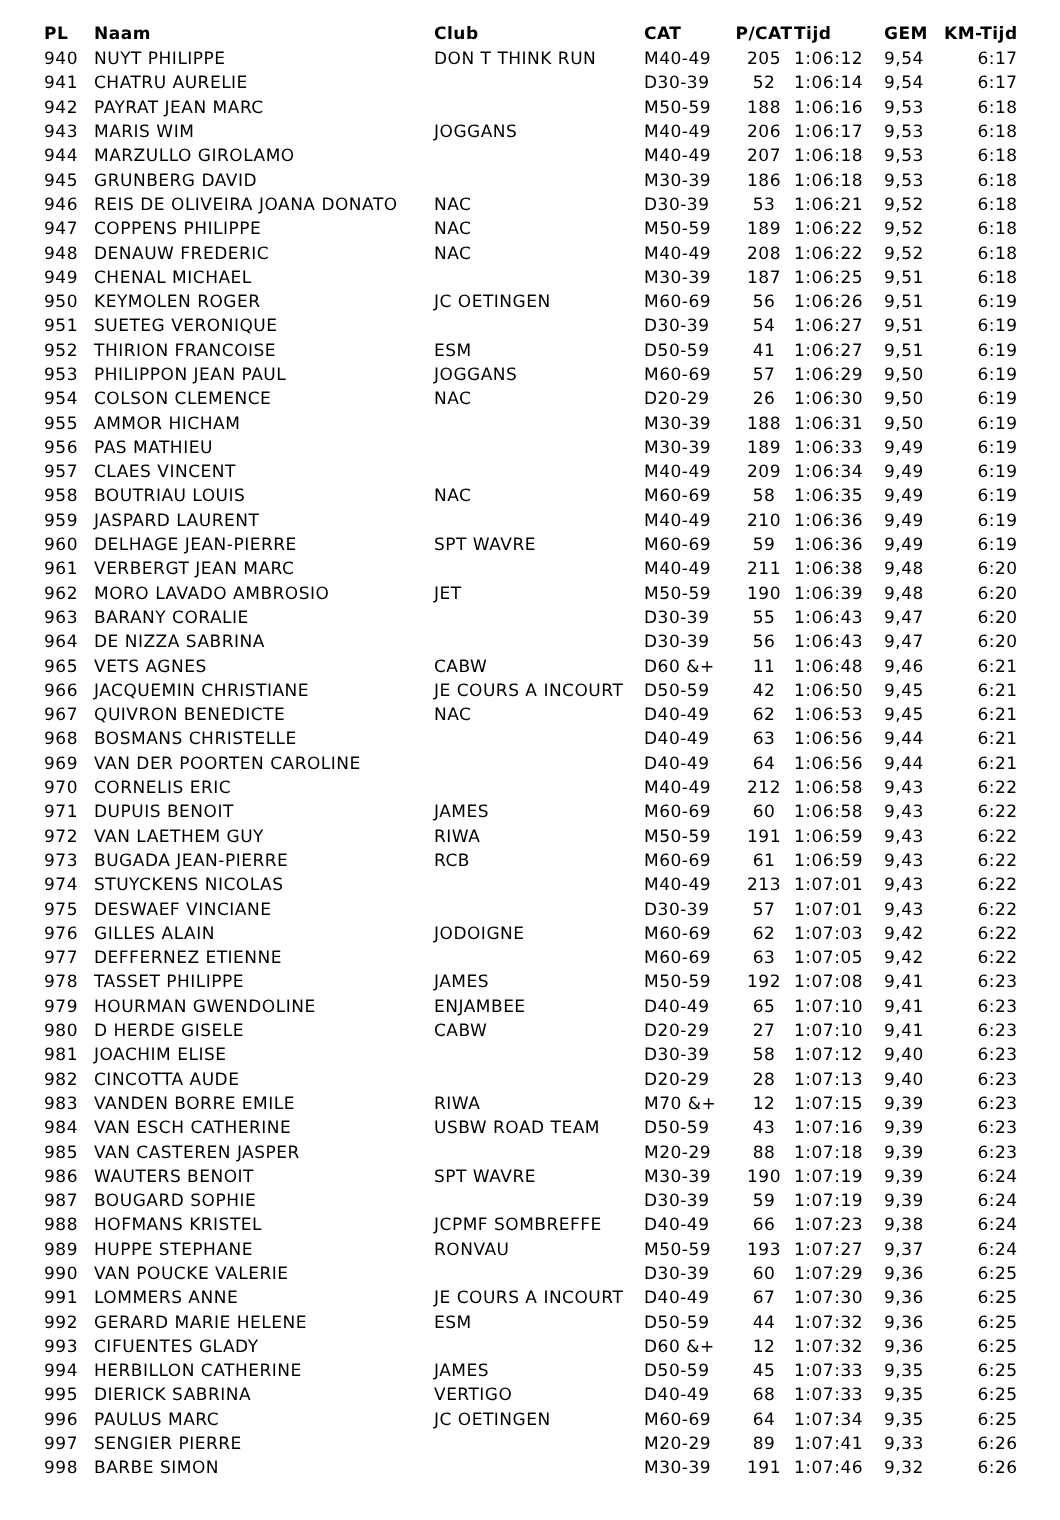| PL | Naam | Club | CAT | P/CAT | Tijd | GEM | KM-Tijd |
| --- | --- | --- | --- | --- | --- | --- | --- |
| 940 | NUYT PHILIPPE | DON T THINK RUN | M40-49 | 205 | 1:06:12 | 9,54 | 6:17 |
| 941 | CHATRU AURELIE | | D30-39 | 52 | 1:06:14 | 9,54 | 6:17 |
| 942 | PAYRAT JEAN MARC | | M50-59 | 188 | 1:06:16 | 9,53 | 6:18 |
| 943 | MARIS WIM | JOGGANS | M40-49 | 206 | 1:06:17 | 9,53 | 6:18 |
| 944 | MARZULLO GIROLAMO | | M40-49 | 207 | 1:06:18 | 9,53 | 6:18 |
| 945 | GRUNBERG DAVID | | M30-39 | 186 | 1:06:18 | 9,53 | 6:18 |
| 946 | REIS DE OLIVEIRA JOANA DONATO | NAC | D30-39 | 53 | 1:06:21 | 9,52 | 6:18 |
| 947 | COPPENS PHILIPPE | NAC | M50-59 | 189 | 1:06:22 | 9,52 | 6:18 |
| 948 | DENAUW FREDERIC | NAC | M40-49 | 208 | 1:06:22 | 9,52 | 6:18 |
| 949 | CHENAL MICHAEL | | M30-39 | 187 | 1:06:25 | 9,51 | 6:18 |
| 950 | KEYMOLEN ROGER | JC OETINGEN | M60-69 | 56 | 1:06:26 | 9,51 | 6:19 |
| 951 | SUETEG VERONIQUE | | D30-39 | 54 | 1:06:27 | 9,51 | 6:19 |
| 952 | THIRION FRANCOISE | ESM | D50-59 | 41 | 1:06:27 | 9,51 | 6:19 |
| 953 | PHILIPPON JEAN PAUL | JOGGANS | M60-69 | 57 | 1:06:29 | 9,50 | 6:19 |
| 954 | COLSON CLEMENCE | NAC | D20-29 | 26 | 1:06:30 | 9,50 | 6:19 |
| 955 | AMMOR HICHAM | | M30-39 | 188 | 1:06:31 | 9,50 | 6:19 |
| 956 | PAS MATHIEU | | M30-39 | 189 | 1:06:33 | 9,49 | 6:19 |
| 957 | CLAES VINCENT | | M40-49 | 209 | 1:06:34 | 9,49 | 6:19 |
| 958 | BOUTRIAU LOUIS | NAC | M60-69 | 58 | 1:06:35 | 9,49 | 6:19 |
| 959 | JASPARD LAURENT | | M40-49 | 210 | 1:06:36 | 9,49 | 6:19 |
| 960 | DELHAGE JEAN-PIERRE | SPT WAVRE | M60-69 | 59 | 1:06:36 | 9,49 | 6:19 |
| 961 | VERBERGT JEAN MARC | | M40-49 | 211 | 1:06:38 | 9,48 | 6:20 |
| 962 | MORO LAVADO AMBROSIO | JET | M50-59 | 190 | 1:06:39 | 9,48 | 6:20 |
| 963 | BARANY CORALIE | | D30-39 | 55 | 1:06:43 | 9,47 | 6:20 |
| 964 | DE NIZZA SABRINA | | D30-39 | 56 | 1:06:43 | 9,47 | 6:20 |
| 965 | VETS AGNES | CABW | D60 &+ | 11 | 1:06:48 | 9,46 | 6:21 |
| 966 | JACQUEMIN CHRISTIANE | JE COURS A INCOURT | D50-59 | 42 | 1:06:50 | 9,45 | 6:21 |
| 967 | QUIVRON BENEDICTE | NAC | D40-49 | 62 | 1:06:53 | 9,45 | 6:21 |
| 968 | BOSMANS CHRISTELLE | | D40-49 | 63 | 1:06:56 | 9,44 | 6:21 |
| 969 | VAN DER POORTEN CAROLINE | | D40-49 | 64 | 1:06:56 | 9,44 | 6:21 |
| 970 | CORNELIS ERIC | | M40-49 | 212 | 1:06:58 | 9,43 | 6:22 |
| 971 | DUPUIS BENOIT | JAMES | M60-69 | 60 | 1:06:58 | 9,43 | 6:22 |
| 972 | VAN LAETHEM GUY | RIWA | M50-59 | 191 | 1:06:59 | 9,43 | 6:22 |
| 973 | BUGADA JEAN-PIERRE | RCB | M60-69 | 61 | 1:06:59 | 9,43 | 6:22 |
| 974 | STUYCKENS NICOLAS | | M40-49 | 213 | 1:07:01 | 9,43 | 6:22 |
| 975 | DESWAEF VINCIANE | | D30-39 | 57 | 1:07:01 | 9,43 | 6:22 |
| 976 | GILLES ALAIN | JODOIGNE | M60-69 | 62 | 1:07:03 | 9,42 | 6:22 |
| 977 | DEFFERNEZ ETIENNE | | M60-69 | 63 | 1:07:05 | 9,42 | 6:22 |
| 978 | TASSET PHILIPPE | JAMES | M50-59 | 192 | 1:07:08 | 9,41 | 6:23 |
| 979 | HOURMAN GWENDOLINE | ENJAMBEE | D40-49 | 65 | 1:07:10 | 9,41 | 6:23 |
| 980 | D HERDE GISELE | CABW | D20-29 | 27 | 1:07:10 | 9,41 | 6:23 |
| 981 | JOACHIM ELISE | | D30-39 | 58 | 1:07:12 | 9,40 | 6:23 |
| 982 | CINCOTTA AUDE | | D20-29 | 28 | 1:07:13 | 9,40 | 6:23 |
| 983 | VANDEN BORRE EMILE | RIWA | M70 &+ | 12 | 1:07:15 | 9,39 | 6:23 |
| 984 | VAN ESCH CATHERINE | USBW ROAD TEAM | D50-59 | 43 | 1:07:16 | 9,39 | 6:23 |
| 985 | VAN CASTEREN JASPER | | M20-29 | 88 | 1:07:18 | 9,39 | 6:23 |
| 986 | WAUTERS BENOIT | SPT WAVRE | M30-39 | 190 | 1:07:19 | 9,39 | 6:24 |
| 987 | BOUGARD SOPHIE | | D30-39 | 59 | 1:07:19 | 9,39 | 6:24 |
| 988 | HOFMANS KRISTEL | JCPMF SOMBREFFE | D40-49 | 66 | 1:07:23 | 9,38 | 6:24 |
| 989 | HUPPE STEPHANE | RONVAU | M50-59 | 193 | 1:07:27 | 9,37 | 6:24 |
| 990 | VAN POUCKE VALERIE | | D30-39 | 60 | 1:07:29 | 9,36 | 6:25 |
| 991 | LOMMERS ANNE | JE COURS A INCOURT | D40-49 | 67 | 1:07:30 | 9,36 | 6:25 |
| 992 | GERARD MARIE HELENE | ESM | D50-59 | 44 | 1:07:32 | 9,36 | 6:25 |
| 993 | CIFUENTES GLADY | | D60 &+ | 12 | 1:07:32 | 9,36 | 6:25 |
| 994 | HERBILLON CATHERINE | JAMES | D50-59 | 45 | 1:07:33 | 9,35 | 6:25 |
| 995 | DIERICK SABRINA | VERTIGO | D40-49 | 68 | 1:07:33 | 9,35 | 6:25 |
| 996 | PAULUS MARC | JC OETINGEN | M60-69 | 64 | 1:07:34 | 9,35 | 6:25 |
| 997 | SENGIER PIERRE | | M20-29 | 89 | 1:07:41 | 9,33 | 6:26 |
| 998 | BARBE SIMON | | M30-39 | 191 | 1:07:46 | 9,32 | 6:26 |